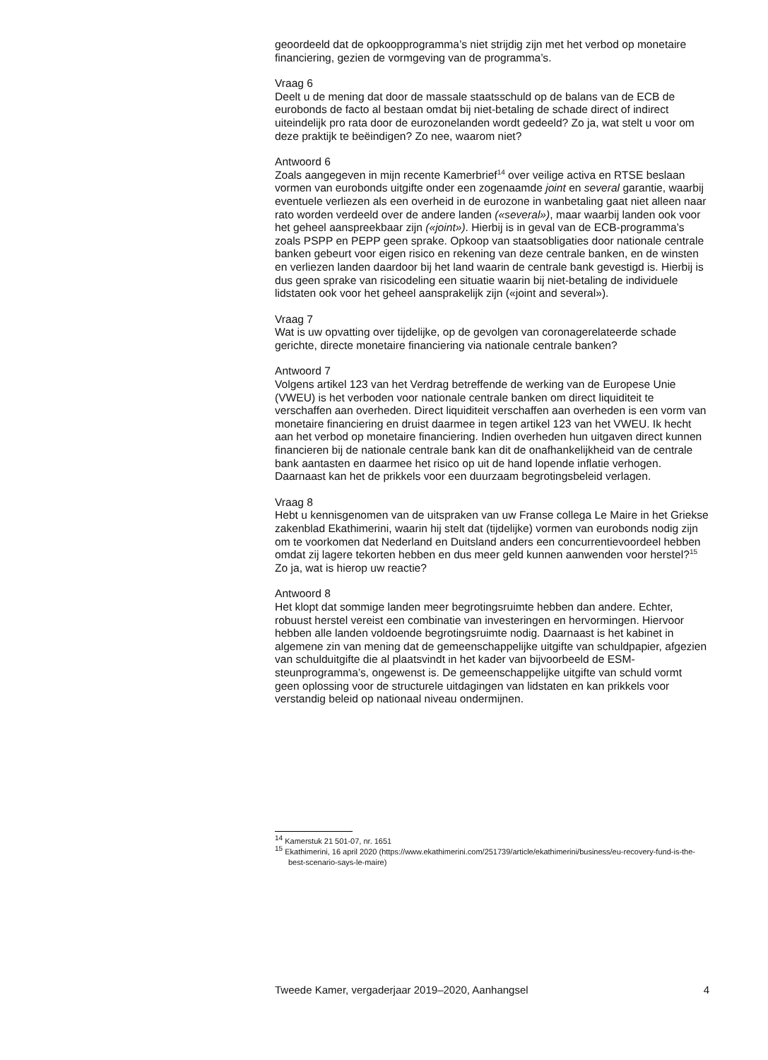geoordeeld dat de opkoopprogramma’s niet strijdig zijn met het verbod op monetaire financiering, gezien de vormgeving van de programma’s.
Vraag 6
Deelt u de mening dat door de massale staatsschuld op de balans van de ECB de eurobonds de facto al bestaan omdat bij niet-betaling de schade direct of indirect uiteindelijk pro rata door de eurozonelanden wordt gedeeld? Zo ja, wat stelt u voor om deze praktijk te beëindigen? Zo nee, waarom niet?
Antwoord 6
Zoals aangegeven in mijn recente Kamerbrief<sup>14</sup> over veilige activa en RTSE beslaan vormen van eurobonds uitgifte onder een zogenaamde joint en several garantie, waarbij eventuele verliezen als een overheid in de eurozone in wanbetaling gaat niet alleen naar rato worden verdeeld over de andere landen («several»), maar waarbij landen ook voor het geheel aanspreekbaar zijn («joint»). Hierbij is in geval van de ECB-programma’s zoals PSPP en PEPP geen sprake. Opkoop van staatsobligaties door nationale centrale banken gebeurt voor eigen risico en rekening van deze centrale banken, en de winsten en verliezen landen daardoor bij het land waarin de centrale bank gevestigd is. Hierbij is dus geen sprake van risicodeling een situatie waarin bij niet-betaling de individuele lidstaten ook voor het geheel aansprakelijk zijn («joint and several»).
Vraag 7
Wat is uw opvatting over tijdelijke, op de gevolgen van coronagerelateerde schade gerichte, directe monetaire financiering via nationale centrale banken?
Antwoord 7
Volgens artikel 123 van het Verdrag betreffende de werking van de Europese Unie (VWEU) is het verboden voor nationale centrale banken om direct liquiditeit te verschaffen aan overheden. Direct liquiditeit verschaffen aan overheden is een vorm van monetaire financiering en druist daarmee in tegen artikel 123 van het VWEU. Ik hecht aan het verbod op monetaire financiering. Indien overheden hun uitgaven direct kunnen financieren bij de nationale centrale bank kan dit de onafhankelijkheid van de centrale bank aantasten en daarmee het risico op uit de hand lopende inflatie verhogen. Daarnaast kan het de prikkels voor een duurzaam begrotingsbeleid verlagen.
Vraag 8
Hebt u kennisgenomen van de uitspraken van uw Franse collega Le Maire in het Griekse zakenblad Ekathimerini, waarin hij stelt dat (tijdelijke) vormen van eurobonds nodig zijn om te voorkomen dat Nederland en Duitsland anders een concurrentievoordeel hebben omdat zij lagere tekorten hebben en dus meer geld kunnen aanwenden voor herstel?<sup>15</sup> Zo ja, wat is hierop uw reactie?
Antwoord 8
Het klopt dat sommige landen meer begrotingsruimte hebben dan andere. Echter, robuust herstel vereist een combinatie van investeringen en hervormingen. Hiervoor hebben alle landen voldoende begrotingsruimte nodig. Daarnaast is het kabinet in algemene zin van mening dat de gemeenschappelijke uitgifte van schuldpapier, afgezien van schulduitgifte die al plaatsvindt in het kader van bijvoorbeeld de ESM-steunprogramma’s, ongewenst is. De gemeenschappelijke uitgifte van schuld vormt geen oplossing voor de structurele uitdagingen van lidstaten en kan prikkels voor verstandig beleid op nationaal niveau ondermijnen.
<sup>14</sup> Kamerstuk 21 501-07, nr. 1651
<sup>15</sup> Ekathimerini, 16 april 2020 (https://www.ekathimerini.com/251739/article/ekathimerini/business/eu-recovery-fund-is-the-best-scenario-says-le-maire)
Tweede Kamer, vergaderjaar 2019–2020, Aanhangsel 4